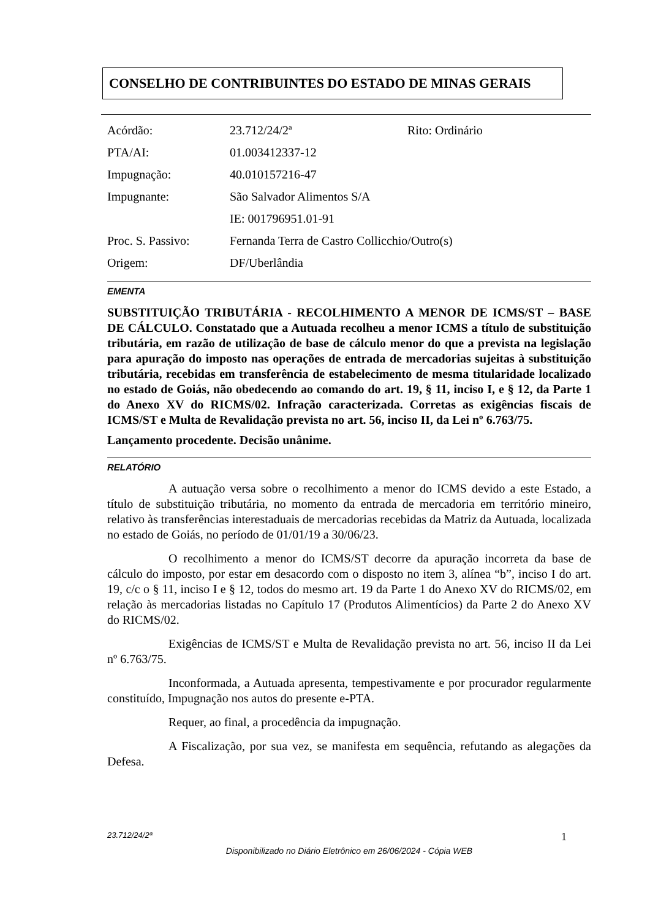CONSELHO DE CONTRIBUINTES DO ESTADO DE MINAS GERAIS
| Acórdão: | 23.712/24/2ª | Rito: Ordinário |
| PTA/AI: | 01.003412337-12 | |
| Impugnação: | 40.010157216-47 | |
| Impugnante: | São Salvador Alimentos S/A | |
| | IE: 001796951.01-91 | |
| Proc. S. Passivo: | Fernanda Terra de Castro Collicchio/Outro(s) | |
| Origem: | DF/Uberlândia | |
EMENTA
SUBSTITUIÇÃO TRIBUTÁRIA - RECOLHIMENTO A MENOR DE ICMS/ST – BASE DE CÁLCULO. Constatado que a Autuada recolheu a menor ICMS a título de substituição tributária, em razão de utilização de base de cálculo menor do que a prevista na legislação para apuração do imposto nas operações de entrada de mercadorias sujeitas à substituição tributária, recebidas em transferência de estabelecimento de mesma titularidade localizado no estado de Goiás, não obedecendo ao comando do art. 19, § 11, inciso I, e § 12, da Parte 1 do Anexo XV do RICMS/02. Infração caracterizada. Corretas as exigências fiscais de ICMS/ST e Multa de Revalidação prevista no art. 56, inciso II, da Lei nº 6.763/75.
Lançamento procedente. Decisão unânime.
RELATÓRIO
A autuação versa sobre o recolhimento a menor do ICMS devido a este Estado, a título de substituição tributária, no momento da entrada de mercadoria em território mineiro, relativo às transferências interestaduais de mercadorias recebidas da Matriz da Autuada, localizada no estado de Goiás, no período de 01/01/19 a 30/06/23.
O recolhimento a menor do ICMS/ST decorre da apuração incorreta da base de cálculo do imposto, por estar em desacordo com o disposto no item 3, alínea “b”, inciso I do art. 19, c/c o § 11, inciso I e § 12, todos do mesmo art. 19 da Parte 1 do Anexo XV do RICMS/02, em relação às mercadorias listadas no Capítulo 17 (Produtos Alimentícios) da Parte 2 do Anexo XV do RICMS/02.
Exigências de ICMS/ST e Multa de Revalidação prevista no art. 56, inciso II da Lei nº 6.763/75.
Inconformada, a Autuada apresenta, tempestivamente e por procurador regularmente constituído, Impugnação nos autos do presente e-PTA.
Requer, ao final, a procedência da impugnação.
A Fiscalização, por sua vez, se manifesta em sequência, refutando as alegações da Defesa.
23.712/24/2ª 1
Disponibilizado no Diário Eletrônico em 26/06/2024 - Cópia WEB